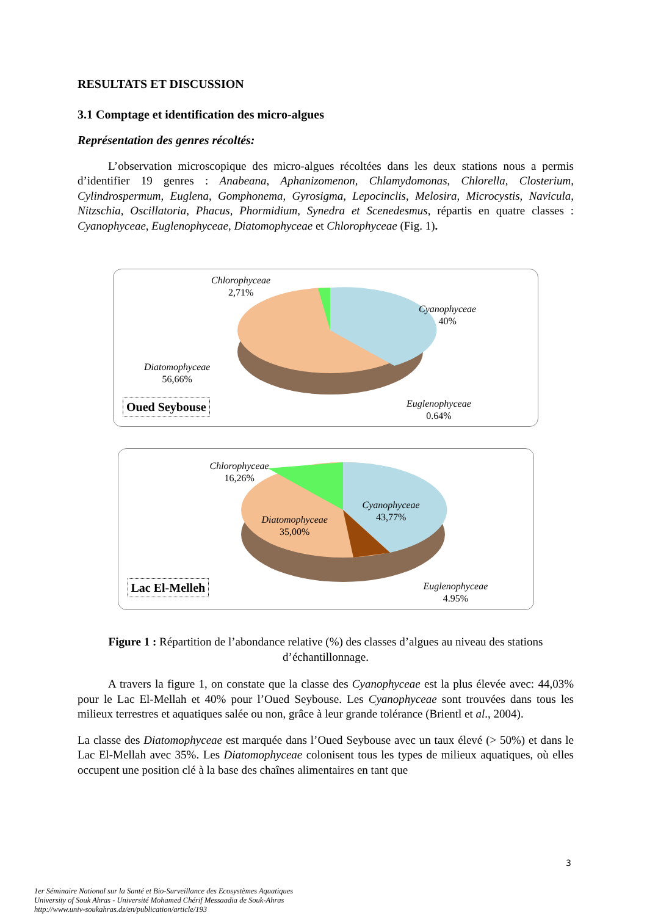RESULTATS ET DISCUSSION
3.1 Comptage et identification des micro-algues
Représentation des genres récoltés:
L’observation microscopique des micro-algues récoltées dans les deux stations nous a permis d’identifier 19 genres : Anabeana, Aphanizomenon, Chlamydomonas, Chlorella, Closterium, Cylindrospermum, Euglena, Gomphonema, Gyrosigma, Lepocinclis, Melosira, Microcystis, Navicula, Nitzschia, Oscillatoria, Phacus, Phormidium, Synedra et Scenedesmus, répartis en quatre classes : Cyanophyceae, Euglenophyceae, Diatomophyceae et Chlorophyceae (Fig. 1).
Chlorophyceae
2,71%
Cyanophyceae
40%
Diatomophyceae
56,66%
Euglenophyceae
0.64%
Oued Seybouse
Chlorophyceae
16,26%
Cyanophyceae
43,77%
Diatomophyceae
35,00%
Euglenophyceae
4.95%
Lac El-Melleh
Figure 1 : Répartition de l’abondance relative (%) des classes d’algues au niveau des stations d’échantillonnage.
A travers la figure 1, on constate que la classe des Cyanophyceae est la plus élevée avec: 44,03% pour le Lac El-Mellah et 40% pour l’Oued Seybouse. Les Cyanophyceae sont trouvées dans tous les milieux terrestres et aquatiques salée ou non, grâce à leur grande tolérance (Brientl et al., 2004).
La classe des Diatomophyceae est marquée dans l’Oued Seybouse avec un taux élevé (> 50%) et dans le Lac El-Mellah avec 35%. Les Diatomophyceae colonisent tous les types de milieux aquatiques, où elles occupent une position clé à la base des chaînes alimentaires en tant que
3
1er Séminaire National sur la Santé et Bio-Surveillance des Ecosystèmes Aquatiques
University of Souk Ahras - Université Mohamed Chérif Messaadia de Souk-Ahras
http://www.univ-soukahras.dz/en/publication/article/193